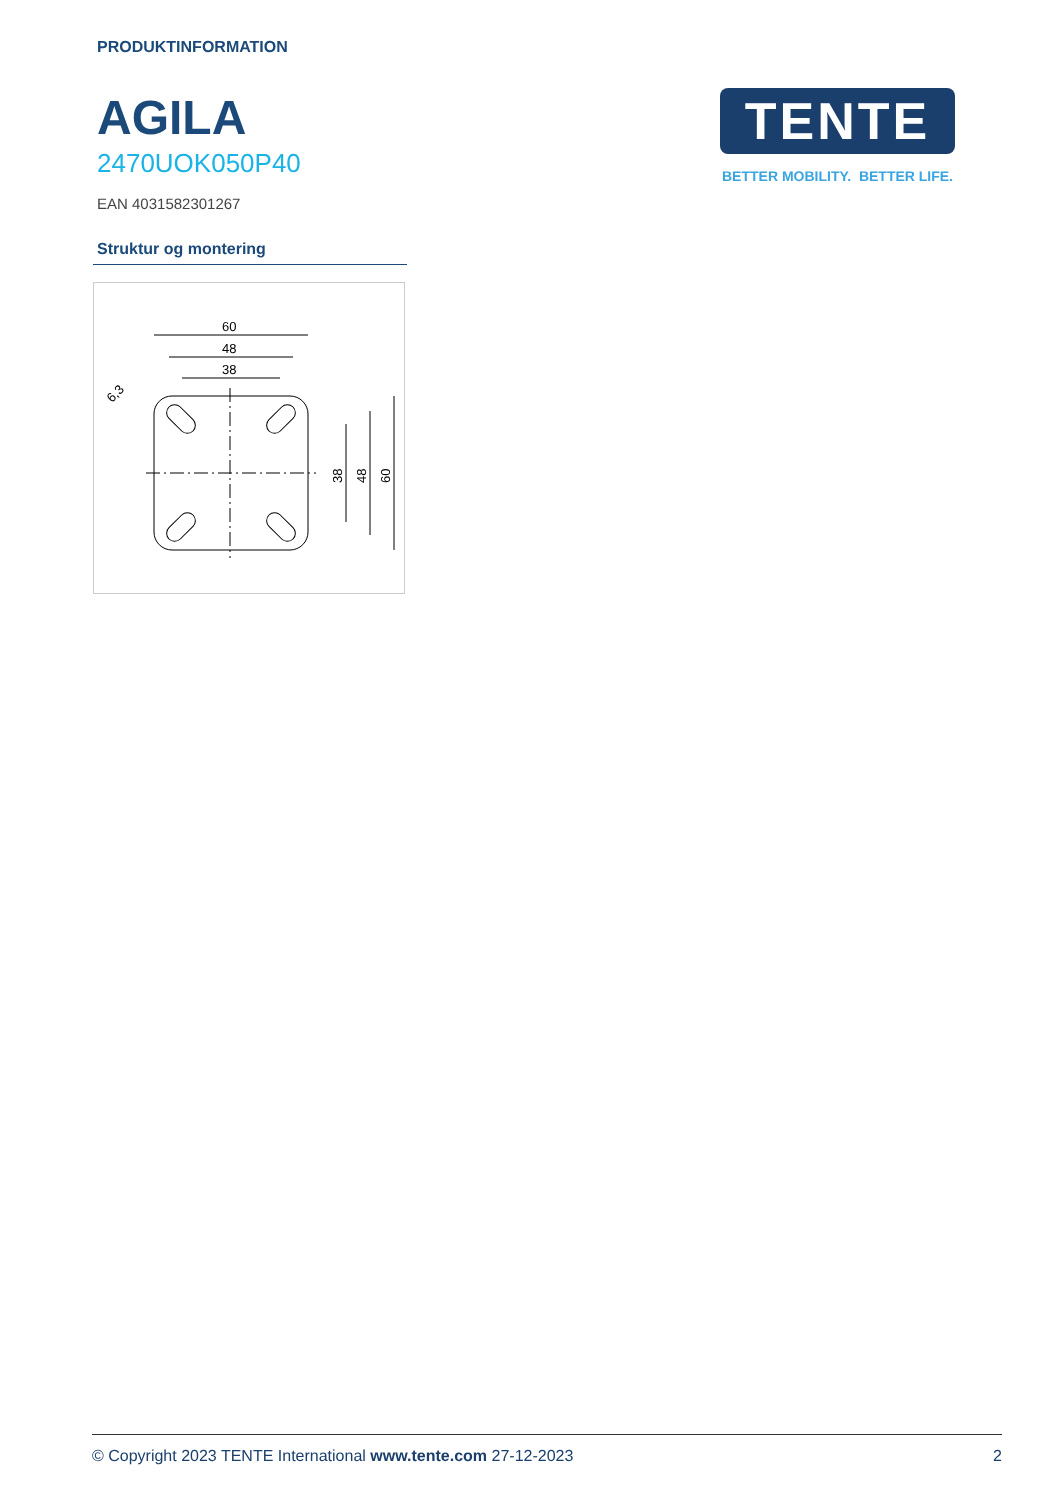PRODUKTINFORMATION
AGILA
2470UOK050P40
EAN 4031582301267
Struktur og montering
60
48
38
38
48
60
6,3
TENTE
BETTER MOBILITY. BETTER LIFE.
© Copyright 2023 TENTE International www.tente.com 27-12-2023 2